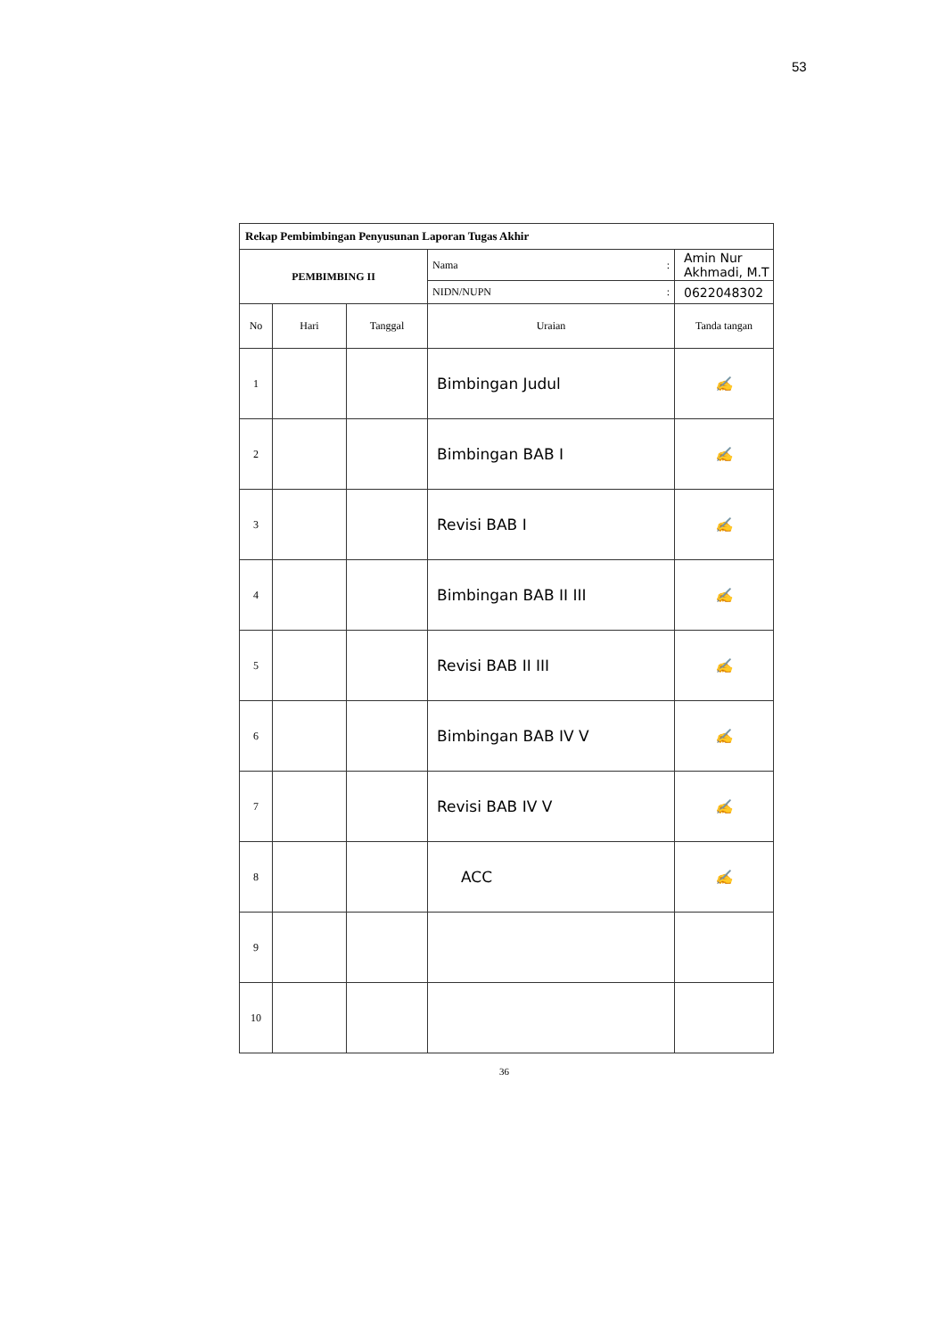53
| Rekap Pembimbingan Penyusunan Laporan Tugas Akhir | | | | |
| PEMBIMBING II | | | Nama : | Amin Nur Akhmadi, M.T |
| | | | NIDN/NUPN : | 0622048302 |
| No | Hari | Tanggal | Uraian | Tanda tangan |
| 1 | | | Bimbingan Judul | ✍ |
| 2 | | | Bimbingan BAB I | ✍ |
| 3 | | | Revisi BAB I | ✍ |
| 4 | | | Bimbingan BAB II III | ✍ |
| 5 | | | Revisi BAB II III | ✍ |
| 6 | | | Bimbingan BAB IV V | ✍ |
| 7 | | | Revisi BAB IV V | ✍ |
| 8 | | | ACC | ✍ |
| 9 | | | | |
| 10 | | | | |
36